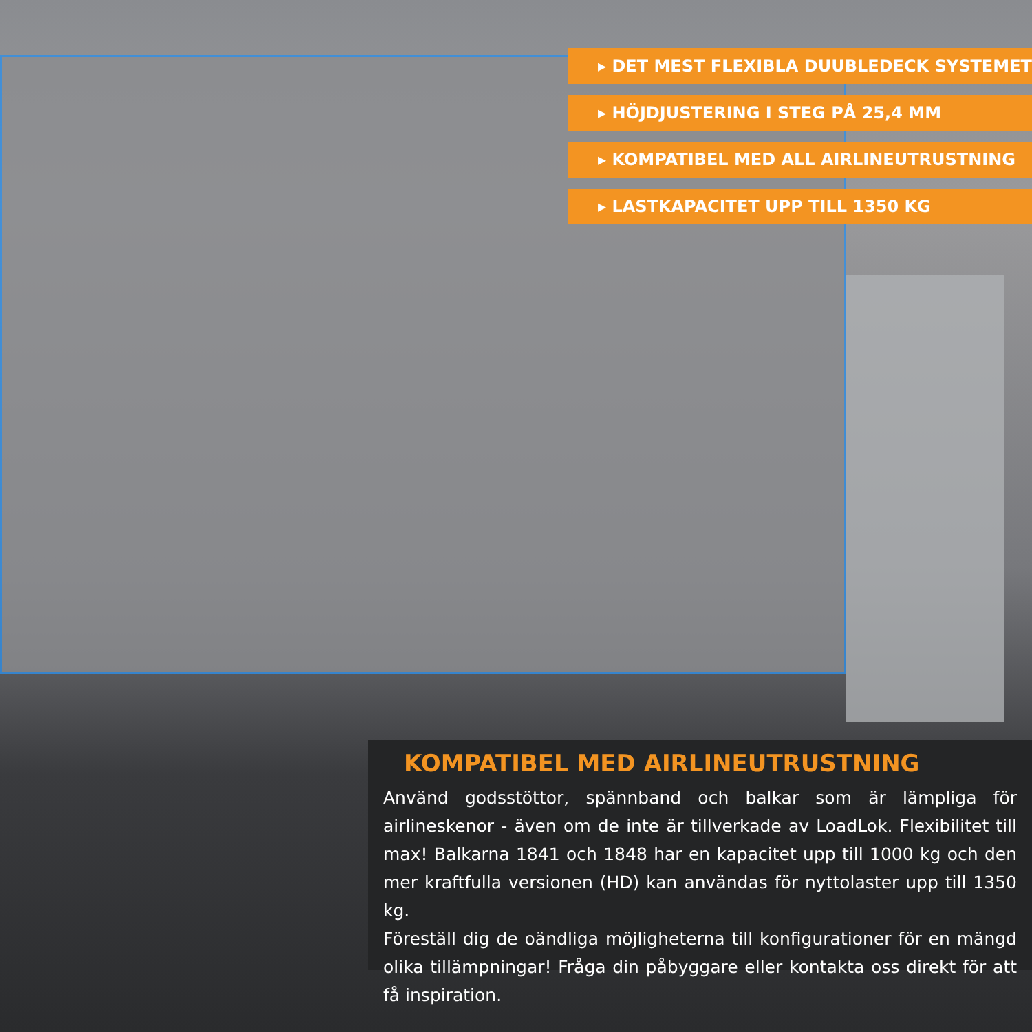▸ DET MEST FLEXIBLA DUUBLEDECK SYSTEMET
▸ HÖJDJUSTERING I STEG PÅ 25,4 MM
▸ KOMPATIBEL MED ALL AIRLINEUTRUSTNING
▸ LASTKAPACITET UPP TILL 1350 KG
KOMPATIBEL MED AIRLINEUTRUSTNING
Använd godsstöttor, spännband och balkar som är lämpliga för airlineskenor - även om de inte är tillverkade av LoadLok. Flexibilitet till max! Balkarna 1841 och 1848 har en kapacitet upp till 1000 kg och den mer kraftfulla versionen (HD) kan användas för nyttolaster upp till 1350 kg.
Föreställ dig de oändliga möjligheterna till konfigurationer för en mängd olika tillämpningar! Fråga din påbyggare eller kontakta oss direkt för att få inspiration.